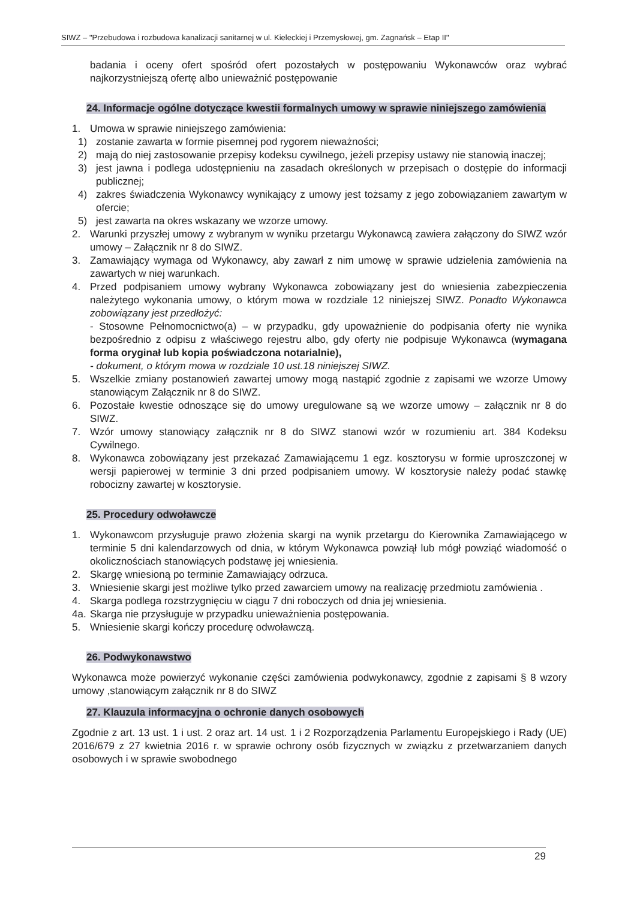SIWZ – "Przebudowa i rozbudowa kanalizacji sanitarnej w ul. Kieleckiej i Przemysłowej, gm. Zagnańsk – Etap II"
badania i oceny ofert spośród ofert pozostałych w postępowaniu Wykonawców oraz wybrać najkorzystniejszą ofertę albo unieważnić postępowanie
24. Informacje ogólne dotyczące kwestii formalnych umowy w sprawie niniejszego zamówienia
1. Umowa w sprawie niniejszego zamówienia:
1) zostanie zawarta w formie pisemnej pod rygorem nieważności;
2) mają do niej zastosowanie przepisy kodeksu cywilnego, jeżeli przepisy ustawy nie stanowią inaczej;
3) jest jawna i podlega udostępnieniu na zasadach określonych w przepisach o dostępie do informacji publicznej;
4) zakres świadczenia Wykonawcy wynikający z umowy jest tożsamy z jego zobowiązaniem zawartym w ofercie;
5) jest zawarta na okres wskazany we wzorze umowy.
2. Warunki przyszłej umowy z wybranym w wyniku przetargu Wykonawcą zawiera załączony do SIWZ wzór umowy – Załącznik nr 8 do SIWZ.
3. Zamawiający wymaga od Wykonawcy, aby zawarł z nim umowę w sprawie udzielenia zamówienia na zawartych w niej warunkach.
4. Przed podpisaniem umowy wybrany Wykonawca zobowiązany jest do wniesienia zabezpieczenia należytego wykonania umowy, o którym mowa w rozdziale 12 niniejszej SIWZ. Ponadto Wykonawca zobowiązany jest przedłożyć:
- Stosowne Pełnomocnictwo(a) – w przypadku, gdy upoważnienie do podpisania oferty nie wynika bezpośrednio z odpisu z właściwego rejestru albo, gdy oferty nie podpisuje Wykonawca (wymagana forma oryginał lub kopia poświadczona notarialnie),
- dokument, o którym mowa w rozdziale 10 ust.18 niniejszej SIWZ.
5. Wszelkie zmiany postanowień zawartej umowy mogą nastąpić zgodnie z zapisami we wzorze Umowy stanowiącym Załącznik nr 8 do SIWZ.
6. Pozostałe kwestie odnoszące się do umowy uregulowane są we wzorze umowy – załącznik nr 8 do SIWZ.
7. Wzór umowy stanowiący załącznik nr 8 do SIWZ stanowi wzór w rozumieniu art. 384 Kodeksu Cywilnego.
8. Wykonawca zobowiązany jest przekazać Zamawiającemu 1 egz. kosztorysu w formie uproszczonej w wersji papierowej w terminie 3 dni przed podpisaniem umowy. W kosztorysie należy podać stawkę robocizny zawartej w kosztorysie.
25. Procedury odwoławcze
1. Wykonawcom przysługuje prawo złożenia skargi na wynik przetargu do Kierownika Zamawiającego w terminie 5 dni kalendarzowych od dnia, w którym Wykonawca powziął lub mógł powziąć wiadomość o okolicznościach stanowiących podstawę jej wniesienia.
2. Skargę wniesioną po terminie Zamawiający odrzuca.
3. Wniesienie skargi jest możliwe tylko przed zawarciem umowy na realizację przedmiotu zamówienia .
4. Skarga podlega rozstrzygnięciu w ciągu 7 dni roboczych od dnia jej wniesienia.
4a.
Skarga nie przysługuje w przypadku unieważnienia postępowania.
5. Wniesienie skargi kończy procedurę odwoławczą.
26. Podwykonawstwo
Wykonawca może powierzyć wykonanie części zamówienia podwykonawcy, zgodnie z zapisami § 8 wzory umowy ,stanowiącym załącznik nr 8 do SIWZ
27. Klauzula informacyjna o ochronie danych osobowych
Zgodnie z art. 13 ust. 1 i ust. 2 oraz art. 14 ust. 1 i 2 Rozporządzenia Parlamentu Europejskiego i Rady (UE) 2016/679 z 27 kwietnia 2016 r. w sprawie ochrony osób fizycznych w związku z przetwarzaniem danych osobowych i w sprawie swobodnego
29